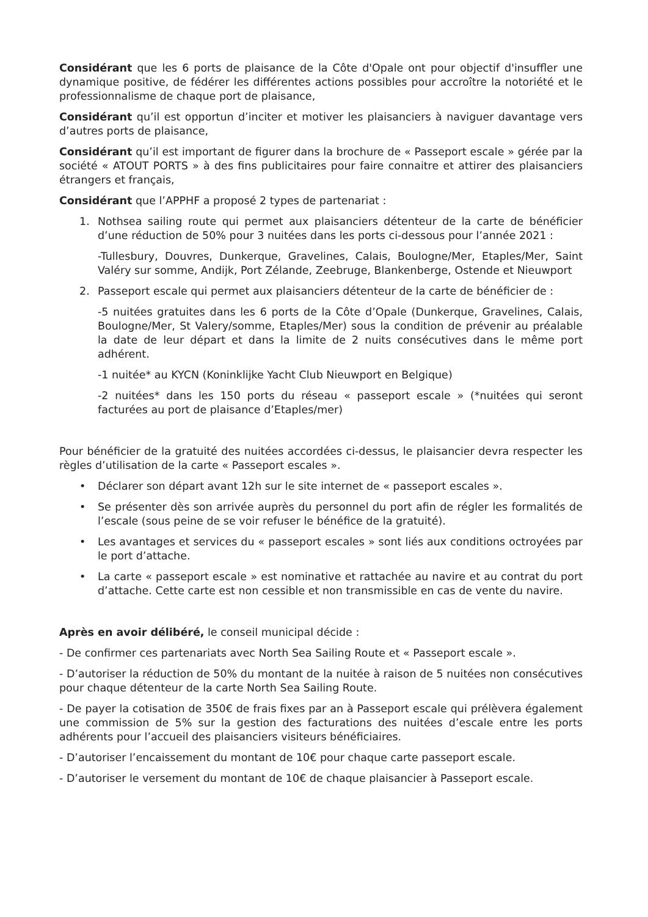Considérant que les 6 ports de plaisance de la Côte d'Opale ont pour objectif d'insuffler une dynamique positive, de fédérer les différentes actions possibles pour accroître la notoriété et le professionnalisme de chaque port de plaisance,
Considérant qu’il est opportun d’inciter et motiver les plaisanciers à naviguer davantage vers d’autres ports de plaisance,
Considérant qu’il est important de figurer dans la brochure de « Passeport escale » gérée par la société « ATOUT PORTS » à des fins publicitaires pour faire connaitre et attirer des plaisanciers étrangers et français,
Considérant que l’APPHF a proposé 2 types de partenariat :
1. Nothsea sailing route qui permet aux plaisanciers détenteur de la carte de bénéficier d’une réduction de 50% pour 3 nuitées dans les ports ci-dessous pour l’année 2021 :
-Tullesbury, Douvres, Dunkerque, Gravelines, Calais, Boulogne/Mer, Etaples/Mer, Saint Valéry sur somme, Andijk, Port Zélande, Zeebruge, Blankenberge, Ostende et Nieuwport
2. Passeport escale qui permet aux plaisanciers détenteur de la carte de bénéficier de :
-5 nuitées gratuites dans les 6 ports de la Côte d’Opale (Dunkerque, Gravelines, Calais, Boulogne/Mer, St Valery/somme, Etaples/Mer) sous la condition de prévenir au préalable la date de leur départ et dans la limite de 2 nuits consécutives dans le même port adhérent.
-1 nuitée* au KYCN (Koninklijke Yacht Club Nieuwport en Belgique)
-2 nuitées* dans les 150 ports du réseau « passeport escale » (*nuitées qui seront facturées au port de plaisance d’Etaples/mer)
Pour bénéficier de la gratuité des nuitées accordées ci-dessus, le plaisancier devra respecter les règles d’utilisation de la carte « Passeport escales ».
• Déclarer son départ avant 12h sur le site internet de « passeport escales ».
• Se présenter dès son arrivée auprès du personnel du port afin de régler les formalités de l’escale (sous peine de se voir refuser le bénéfice de la gratuité).
• Les avantages et services du « passeport escales » sont liés aux conditions octroyées par le port d’attache.
• La carte « passeport escale » est nominative et rattachée au navire et au contrat du port d’attache. Cette carte est non cessible et non transmissible en cas de vente du navire.
Après en avoir délibéré, le conseil municipal décide :
- De confirmer ces partenariats avec North Sea Sailing Route et « Passeport escale ».
- D’autoriser la réduction de 50% du montant de la nuitée à raison de 5 nuitées non consécutives pour chaque détenteur de la carte North Sea Sailing Route.
- De payer la cotisation de 350€ de frais fixes par an à Passeport escale qui prélèvera également une commission de 5% sur la gestion des facturations des nuitées d’escale entre les ports adhérents pour l’accueil des plaisanciers visiteurs bénéficiaires.
- D’autoriser l’encaissement du montant de 10€ pour chaque carte passeport escale.
- D’autoriser le versement du montant de 10€ de chaque plaisancier à Passeport escale.